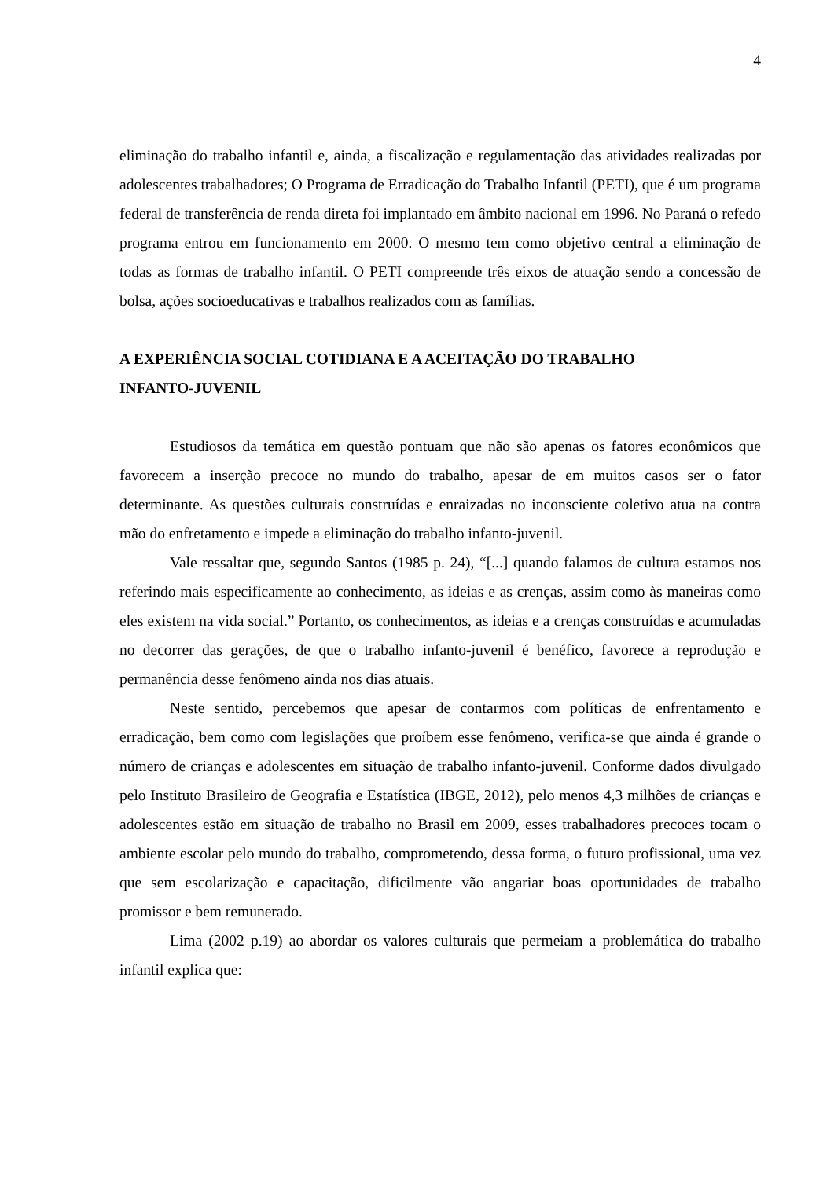4
eliminação do trabalho infantil e, ainda, a fiscalização e regulamentação das atividades realizadas por adolescentes trabalhadores; O Programa de Erradicação do Trabalho Infantil (PETI), que é um programa federal de transferência de renda direta foi implantado em âmbito nacional em 1996. No Paraná o refedo programa entrou em funcionamento em 2000. O mesmo tem como objetivo central a eliminação de todas as formas de trabalho infantil. O PETI compreende três eixos de atuação sendo a concessão de bolsa, ações socioeducativas e trabalhos realizados com as famílias.
A EXPERIÊNCIA SOCIAL COTIDIANA E A ACEITAÇÃO DO TRABALHO
INFANTO-JUVENIL
Estudiosos da temática em questão pontuam que não são apenas os fatores econômicos que favorecem a inserção precoce no mundo do trabalho, apesar de em muitos casos ser o fator determinante. As questões culturais construídas e enraizadas no inconsciente coletivo atua na contra mão do enfretamento e impede a eliminação do trabalho infanto-juvenil.
Vale ressaltar que, segundo Santos (1985 p. 24), “[...] quando falamos de cultura estamos nos referindo mais especificamente ao conhecimento, as ideias e as crenças, assim como às maneiras como eles existem na vida social.” Portanto, os conhecimentos, as ideias e a crenças construídas e acumuladas no decorrer das gerações, de que o trabalho infanto-juvenil é benéfico, favorece a reprodução e permanência desse fenômeno ainda nos dias atuais.
Neste sentido, percebemos que apesar de contarmos com políticas de enfrentamento e erradicação, bem como com legislações que proíbem esse fenômeno, verifica-se que ainda é grande o número de crianças e adolescentes em situação de trabalho infanto-juvenil. Conforme dados divulgado pelo Instituto Brasileiro de Geografia e Estatística (IBGE, 2012), pelo menos 4,3 milhões de crianças e adolescentes estão em situação de trabalho no Brasil em 2009, esses trabalhadores precoces tocam o ambiente escolar pelo mundo do trabalho, comprometendo, dessa forma, o futuro profissional, uma vez que sem escolarização e capacitação, dificilmente vão angariar boas oportunidades de trabalho promissor e bem remunerado.
Lima (2002 p.19) ao abordar os valores culturais que permeiam a problemática do trabalho infantil explica que: